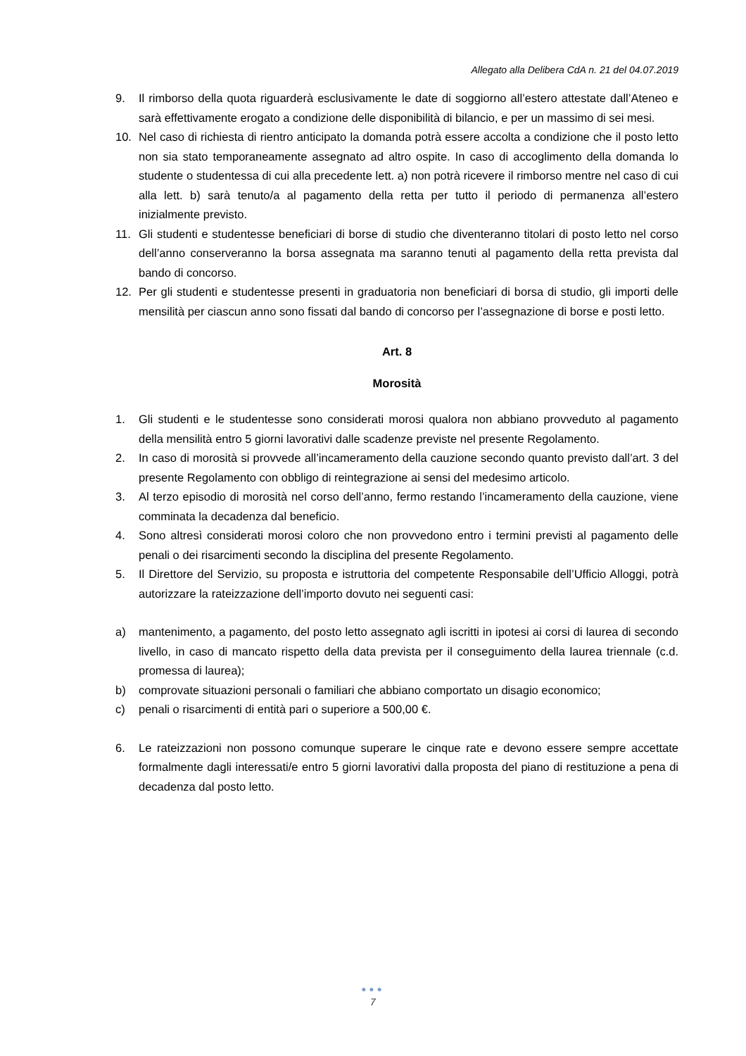Allegato alla Delibera CdA n. 21 del 04.07.2019
9. Il rimborso della quota riguarderà esclusivamente le date di soggiorno all’estero attestate dall’Ateneo e sarà effettivamente erogato a condizione delle disponibilità di bilancio, e per un massimo di sei mesi.
10. Nel caso di richiesta di rientro anticipato la domanda potrà essere accolta a condizione che il posto letto non sia stato temporaneamente assegnato ad altro ospite. In caso di accoglimento della domanda lo studente o studentessa di cui alla precedente lett. a) non potrà ricevere il rimborso mentre nel caso di cui alla lett. b) sarà tenuto/a al pagamento della retta per tutto il periodo di permanenza all’estero inizialmente previsto.
11. Gli studenti e studentesse beneficiari di borse di studio che diventeranno titolari di posto letto nel corso dell’anno conserveranno la borsa assegnata ma saranno tenuti al pagamento della retta prevista dal bando di concorso.
12. Per gli studenti e studentesse presenti in graduatoria non beneficiari di borsa di studio, gli importi delle mensilità per ciascun anno sono fissati dal bando di concorso per l’assegnazione di borse e posti letto.
Art. 8
Morosità
1. Gli studenti e le studentesse sono considerati morosi qualora non abbiano provveduto al pagamento della mensilità entro 5 giorni lavorativi dalle scadenze previste nel presente Regolamento.
2. In caso di morosità si provvede all’incameramento della cauzione secondo quanto previsto dall’art. 3 del presente Regolamento con obbligo di reintegrazione ai sensi del medesimo articolo.
3. Al terzo episodio di morosità nel corso dell’anno, fermo restando l’incameramento della cauzione, viene comminata la decadenza dal beneficio.
4. Sono altresì considerati morosi coloro che non provvedono entro i termini previsti al pagamento delle penali o dei risarcimenti secondo la disciplina del presente Regolamento.
5. Il Direttore del Servizio, su proposta e istruttoria del competente Responsabile dell’Ufficio Alloggi, potrà autorizzare la rateizzazione dell’importo dovuto nei seguenti casi:
a) mantenimento, a pagamento, del posto letto assegnato agli iscritti in ipotesi ai corsi di laurea di secondo livello, in caso di mancato rispetto della data prevista per il conseguimento della laurea triennale (c.d. promessa di laurea);
b) comprovate situazioni personali o familiari che abbiano comportato un disagio economico;
c) penali o risarcimenti di entità pari o superiore a 500,00 €.
6. Le rateizzazioni non possono comunque superare le cinque rate e devono essere sempre accettate formalmente dagli interessati/e entro 5 giorni lavorativi dalla proposta del piano di restituzione a pena di decadenza dal posto letto.
●●●
7